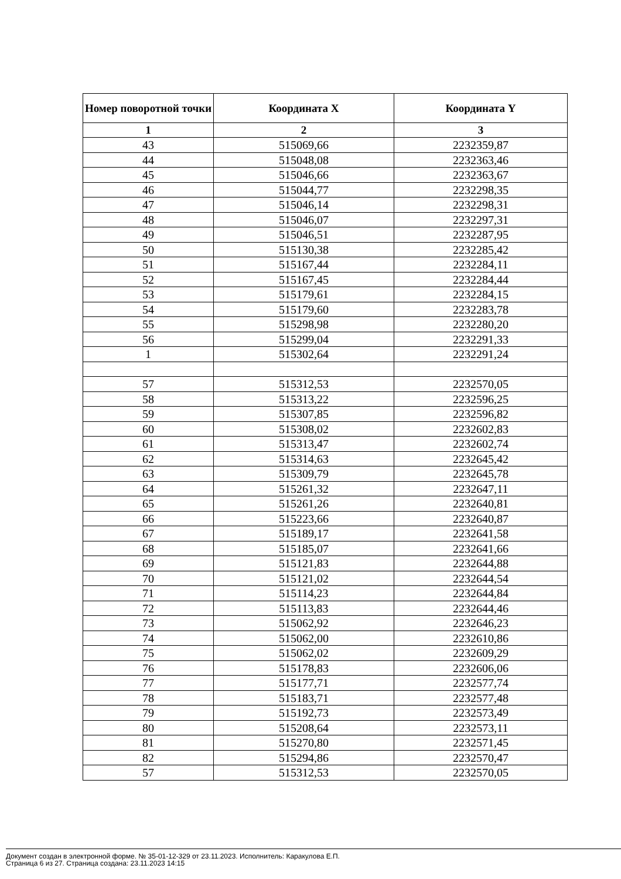| Номер поворотной точки | Координата X | Координата Y |
| --- | --- | --- |
| 1 | 2 | 3 |
| 43 | 515069,66 | 2232359,87 |
| 44 | 515048,08 | 2232363,46 |
| 45 | 515046,66 | 2232363,67 |
| 46 | 515044,77 | 2232298,35 |
| 47 | 515046,14 | 2232298,31 |
| 48 | 515046,07 | 2232297,31 |
| 49 | 515046,51 | 2232287,95 |
| 50 | 515130,38 | 2232285,42 |
| 51 | 515167,44 | 2232284,11 |
| 52 | 515167,45 | 2232284,44 |
| 53 | 515179,61 | 2232284,15 |
| 54 | 515179,60 | 2232283,78 |
| 55 | 515298,98 | 2232280,20 |
| 56 | 515299,04 | 2232291,33 |
| 1 | 515302,64 | 2232291,24 |
| 57 | 515312,53 | 2232570,05 |
| 58 | 515313,22 | 2232596,25 |
| 59 | 515307,85 | 2232596,82 |
| 60 | 515308,02 | 2232602,83 |
| 61 | 515313,47 | 2232602,74 |
| 62 | 515314,63 | 2232645,42 |
| 63 | 515309,79 | 2232645,78 |
| 64 | 515261,32 | 2232647,11 |
| 65 | 515261,26 | 2232640,81 |
| 66 | 515223,66 | 2232640,87 |
| 67 | 515189,17 | 2232641,58 |
| 68 | 515185,07 | 2232641,66 |
| 69 | 515121,83 | 2232644,88 |
| 70 | 515121,02 | 2232644,54 |
| 71 | 515114,23 | 2232644,84 |
| 72 | 515113,83 | 2232644,46 |
| 73 | 515062,92 | 2232646,23 |
| 74 | 515062,00 | 2232610,86 |
| 75 | 515062,02 | 2232609,29 |
| 76 | 515178,83 | 2232606,06 |
| 77 | 515177,71 | 2232577,74 |
| 78 | 515183,71 | 2232577,48 |
| 79 | 515192,73 | 2232573,49 |
| 80 | 515208,64 | 2232573,11 |
| 81 | 515270,80 | 2232571,45 |
| 82 | 515294,86 | 2232570,47 |
| 57 | 515312,53 | 2232570,05 |
Документ создан в электронной форме. № 35-01-12-329 от 23.11.2023. Исполнитель: Каракулова Е.П.
Страница 6 из 27. Страница создана: 23.11.2023 14:15